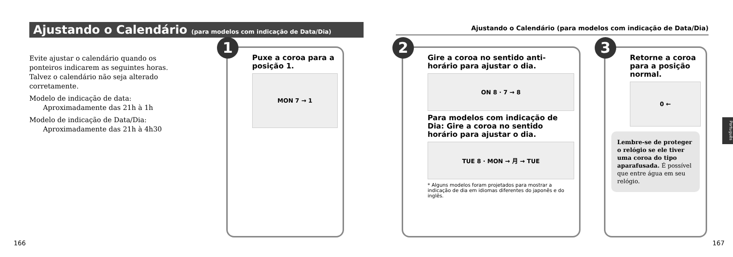Ajustando o Calendário (para modelos com indicação de Data/Dia)
Evite ajustar o calendário quando os ponteiros indicarem as seguintes horas. Talvez o calendário não seja alterado corretamente.
Modelo de indicação de data:
Aproximadamente das 21h à 1h
Modelo de indicação de Data/Dia:
Aproximadamente das 21h à 4h30
1
Puxe a coroa para a posição 1.
MON 7 → 1
166
Ajustando o Calendário (para modelos com indicação de Data/Dia)
2
Gire a coroa no sentido anti-horário para ajustar o dia.
ON 8 · 7 → 8
Para modelos com indicação de Dia: Gire a coroa no sentido horário para ajustar o dia.
TUE 8 · MON → 月 → TUE
* Alguns modelos foram projetados para mostrar a indicação de dia em idiomas diferentes do japonês e do inglês.
3
Retorne a coroa para a posição normal.
0 ←
Lembre-se de proteger o relógio se ele tiver uma coroa do tipo aparafusada. É possível que entre água em seu relógio.
Português
167